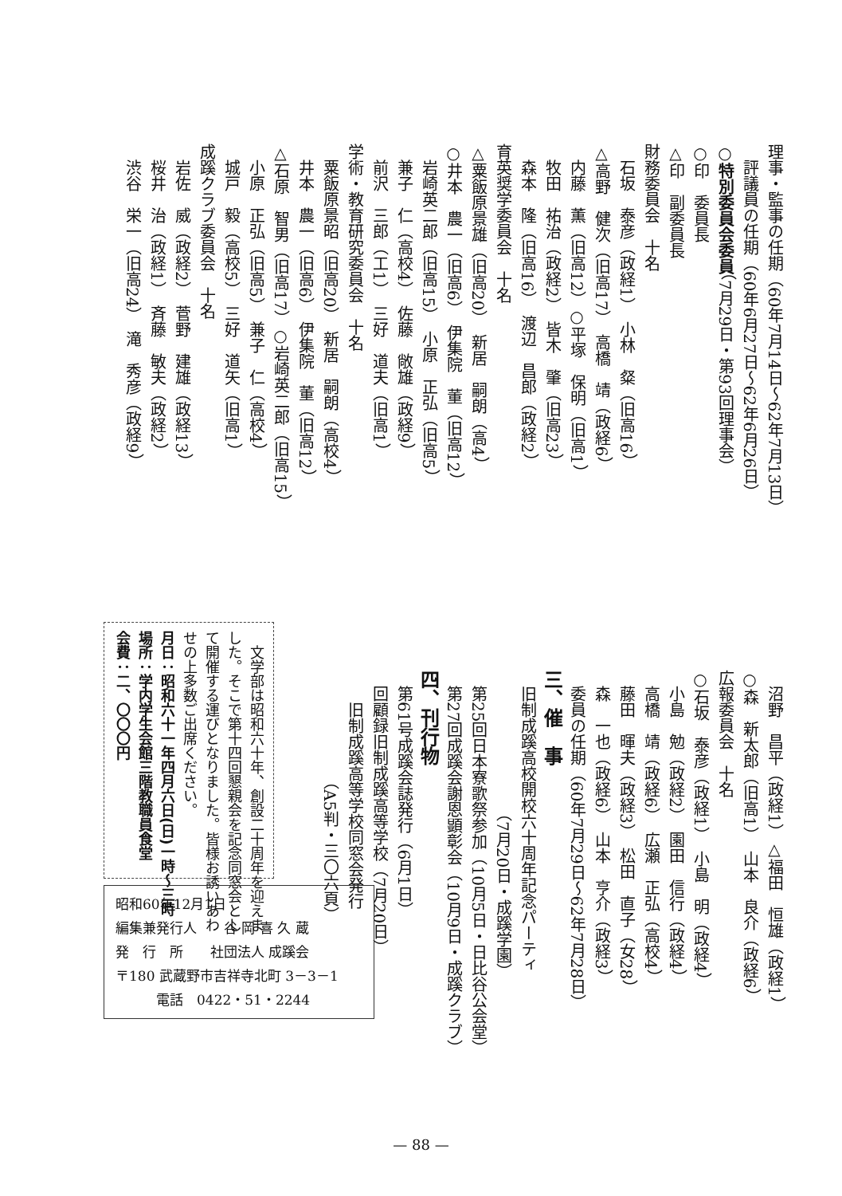理事・監事の任期（60年7月14日〜62年7月13日）
　評議員の任期（60年6月27日〜62年6月26日）
○特別委員会委員（7月29日・第93回理事会）
○印　委員長
△印　副委員長
財務委員会　十名
　石坂　泰彦（政経1）　小林　粲（旧高16）
△高野　健次（旧高17）　高橋　靖（政経6）
　内藤　薫（旧高12）○平塚　保明（旧高1）
　牧田　祐治（政経2）　皆木　肇（旧高23）
　森本　隆（旧高16）　渡辺　昌郎（政経2）
育英奨学委員会　十名
△粟飯原景雄（旧高20）　新居　嗣朗（高4）
○井本　農一（旧高6）　伊集院　董（旧高12）
　岩崎英二郎（旧高15）　小原　正弘（旧高5）
　兼子　仁（高校4）　佐藤　敞雄（政経9）
　前沢　三郎（工1）　三好　道夫（旧高1）
学術・教育研究委員会　十名
　粟飯原景昭（旧高20）　新居　嗣朗（高校4）
　井本　農一（旧高6）　伊集院　董（旧高12）
△石原　智男（旧高17）○岩崎英二郎（旧高15）
　小原　正弘（旧高5）　兼子　仁（高校4）
　城戸　毅（高校5）　三好　道矢（旧高1）
成蹊クラブ委員会　十名
　岩佐　威（政経2）　菅野　建雄（政経13）
　桜井　治（政経1）　斉藤　敏夫（政経2）
　渋谷　栄一（旧高24）　滝　秀彦（政経9）
　沼野　昌平（政経1）△福田　恒雄（政経1）
○森　新太郎（旧高1）　山本　良介（政経6）
広報委員会　十名
○石坂　泰彦（政経1）　小島　明（政経4）
　小島　勉（政経2）　園田　信行（政経4）
　高橋　靖（政経6）　広瀬　正弘（高校4）
　藤田　暉夫（政経3）　松田　直子（女28）
　森　一也（政経6）　山本　亨介（政経3）
　委員の任期（60年7月29日〜62年7月28日）
三、催　事
　旧制成蹊高校開校六十周年記念パーティ
　　　　　　　　　（7月20日・成蹊学園）
　第25回日本寮歌祭参加（10月5日・日比谷公会堂）
　第27回成蹊会謝恩顕彰会（10月9日・成蹊クラブ）
四、刊行物
　第61号成蹊会誌発行（6月1日）
　回顧録旧制成蹊高等学校（7月20日）
　　旧制成蹊高等学校同窓会発行
　　　　　　　（A5判・三〇六頁）
　文学部は昭和六十年、創設二十周年を迎えま
した。そこで第十四回懇親会を記念同窓会とし
て開催する運びとなりました。皆様お誘いあわ
せの上多数ご出席ください。
月日：昭和六十一年四月六日(日)一時〜三時
場所：学内学生会館三階教職員食堂
会費：二、〇〇〇円
昭和60年12月1日
編集兼発行人　　谷 岡 喜 久 蔵
発　行　所　　社団法人 成蹊会
〒180 武蔵野市吉祥寺北町 3－3－1
　　　電話　0422・51・2244
— 88 —